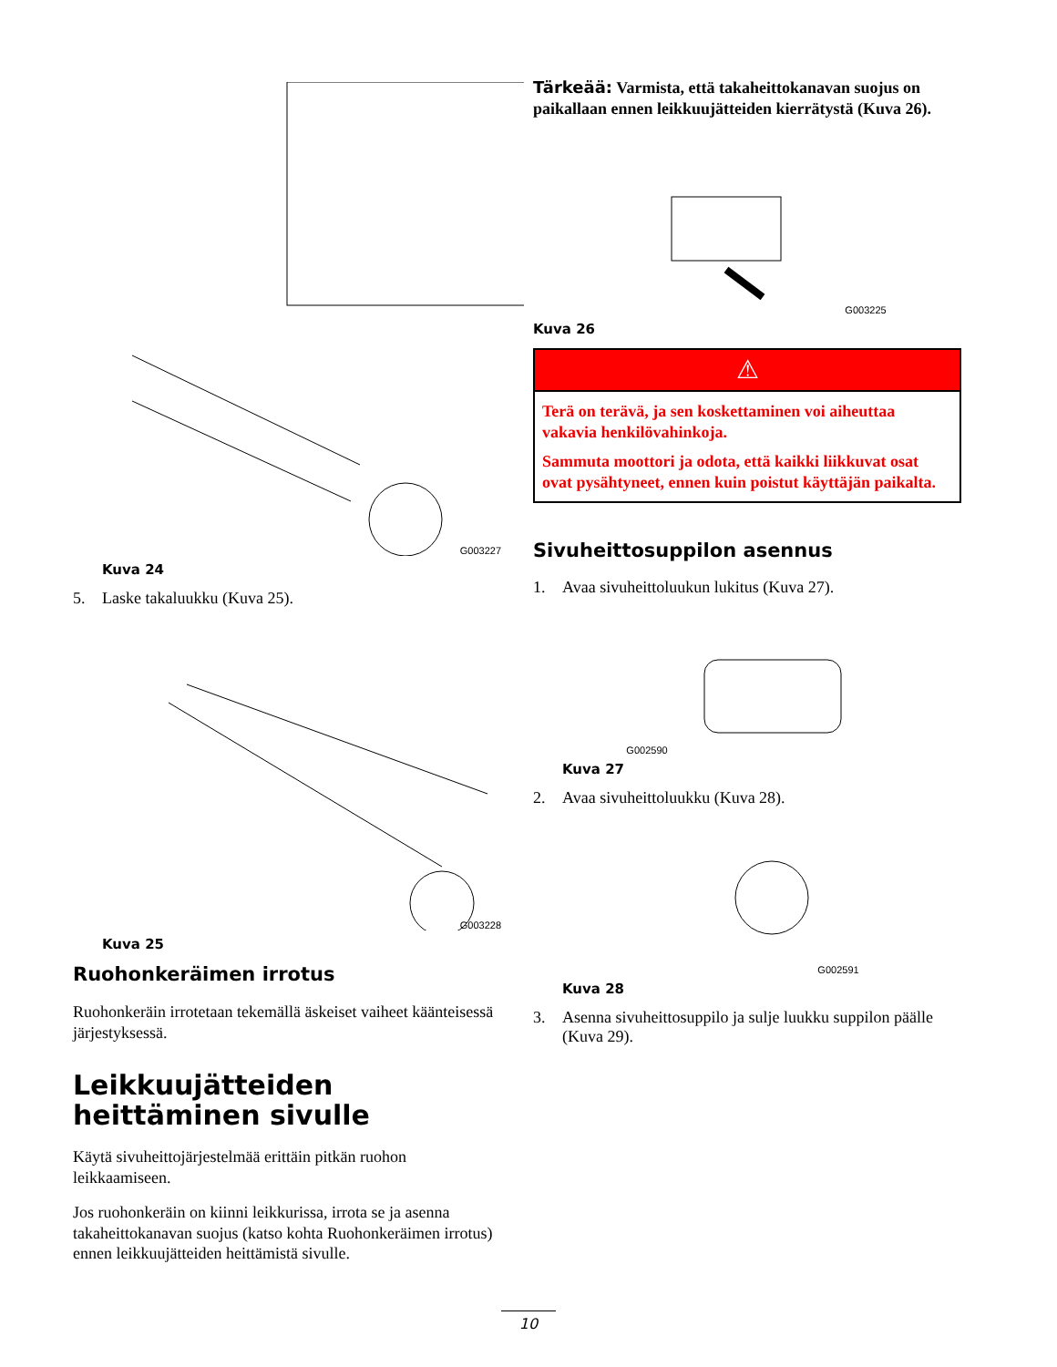G003227
Kuva 24
5. Laske takaluukku (Kuva 25).
G003228
Kuva 25
Ruohonkeräimen irrotus
Ruohonkeräin irrotetaan tekemällä äskeiset vaiheet käänteisessä järjestyksessä.
Leikkuujätteiden heittäminen sivulle
Käytä sivuheittojärjestelmää erittäin pitkän ruohon leikkaamiseen.
Jos ruohonkeräin on kiinni leikkurissa, irrota se ja asenna takaheittokanavan suojus (katso kohta Ruohonkeräimen irrotus) ennen leikkuujätteiden heittämistä sivulle.
Tärkeää: Varmista, että takaheittokanavan suojus on paikallaan ennen leikkuujätteiden kierrätystä (Kuva 26).
G003225
Kuva 26
⚠
Terä on terävä, ja sen koskettaminen voi aiheuttaa vakavia henkilövahinkoja.
Sammuta moottori ja odota, että kaikki liikkuvat osat ovat pysähtyneet, ennen kuin poistut käyttäjän paikalta.
Sivuheittosuppilon asennus
1. Avaa sivuheittoluukun lukitus (Kuva 27).
G002590
Kuva 27
2. Avaa sivuheittoluukku (Kuva 28).
G002591
Kuva 28
3. Asenna sivuheittosuppilo ja sulje luukku suppilon päälle (Kuva 29).
10